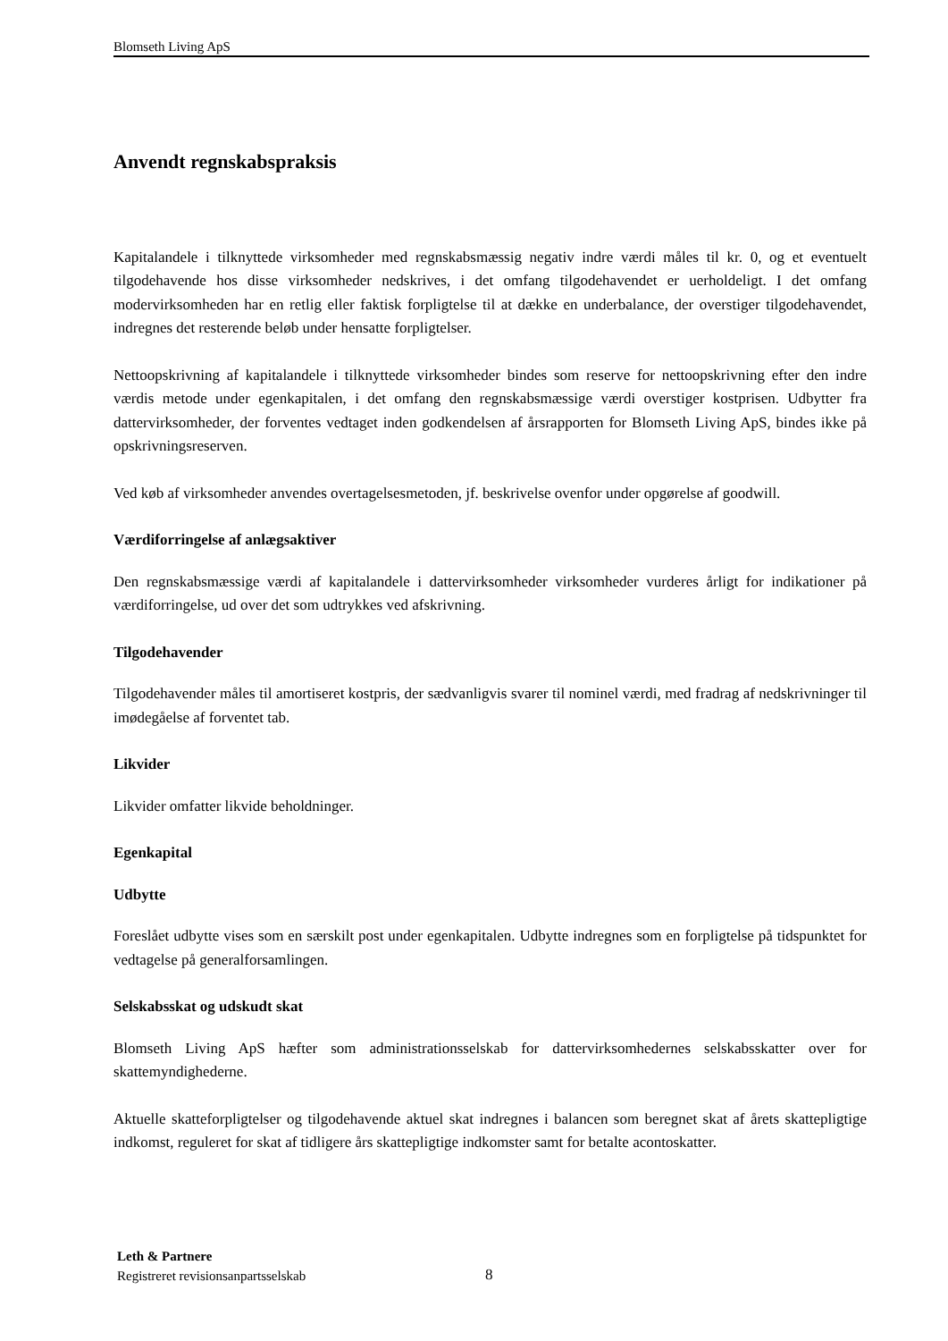Blomseth Living ApS
Anvendt regnskabspraksis
Kapitalandele i tilknyttede virksomheder med regnskabsmæssig negativ indre værdi måles til kr. 0, og et eventuelt tilgodehavende hos disse virksomheder nedskrives, i det omfang tilgodehavendet er uerholdeligt. I det omfang modervirksomheden har en retlig eller faktisk forpligtelse til at dække en underbalance, der overstiger tilgodehavendet, indregnes det resterende beløb under hensatte forpligtelser.
Nettoopskrivning af kapitalandele i tilknyttede virksomheder bindes som reserve for nettoopskrivning efter den indre værdis metode under egenkapitalen, i det omfang den regnskabsmæssige værdi overstiger kostprisen. Udbytter fra dattervirksomheder, der forventes vedtaget inden godkendelsen af årsrapporten for Blomseth Living ApS, bindes ikke på opskrivningsreserven.
Ved køb af virksomheder anvendes overtagelsesmetoden, jf. beskrivelse ovenfor under opgørelse af goodwill.
Værdiforringelse af anlægsaktiver
Den regnskabsmæssige værdi af kapitalandele i dattervirksomheder virksomheder vurderes årligt for indikationer på værdiforringelse, ud over det som udtrykkes ved afskrivning.
Tilgodehavender
Tilgodehavender måles til amortiseret kostpris, der sædvanligvis svarer til nominel værdi, med fradrag af nedskrivninger til imødegåelse af forventet tab.
Likvider
Likvider omfatter likvide beholdninger.
Egenkapital
Udbytte
Foreslået udbytte vises som en særskilt post under egenkapitalen. Udbytte indregnes som en forpligtelse på tidspunktet for vedtagelse på generalforsamlingen.
Selskabsskat og udskudt skat
Blomseth Living ApS hæfter som administrationsselskab for dattervirksomhedernes selskabsskatter over for skattemyndighederne.
Aktuelle skatteforpligtelser og tilgodehavende aktuel skat indregnes i balancen som beregnet skat af årets skattepligtige indkomst, reguleret for skat af tidligere års skattepligtige indkomster samt for betalte acontoskatter.
Leth & Partnere
Registreret revisionsanpartsselskab
8